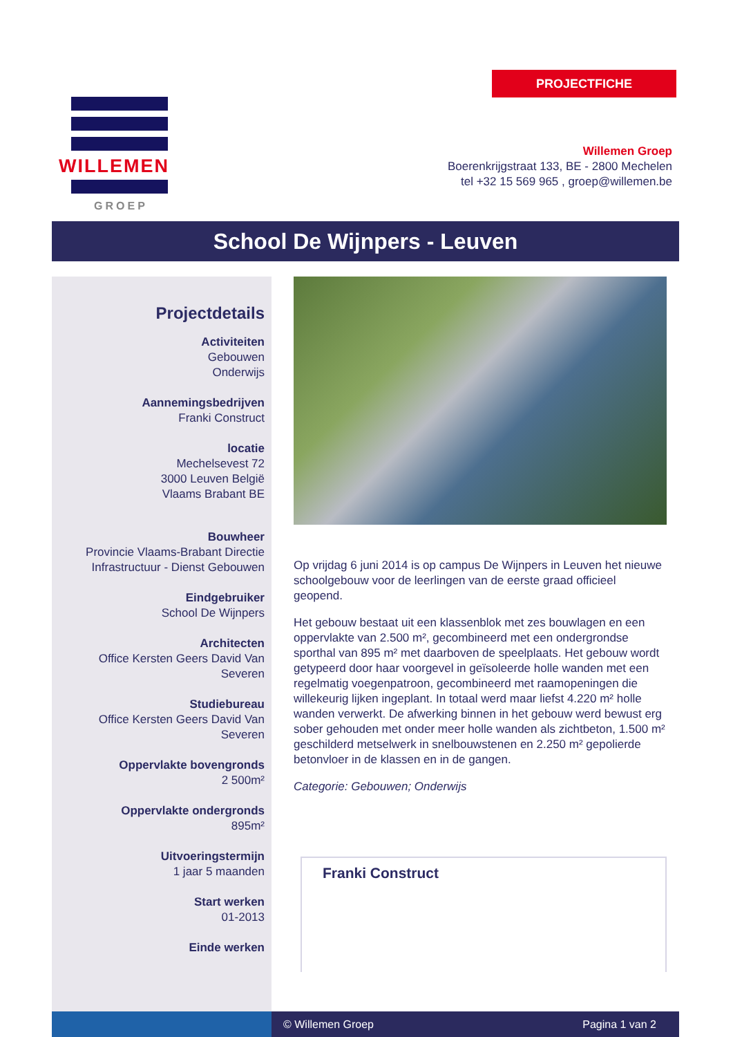PROJECTFICHE
WILLEMEN
GROEP
Willemen Groep
Boerenkrijgstraat 133, BE - 2800 Mechelen
tel +32 15 569 965 , groep@willemen.be
School De Wijnpers - Leuven
Projectdetails
Activiteiten
Gebouwen
Onderwijs
Aannemingsbedrijven
Franki Construct
locatie
Mechelsevest 72
3000 Leuven België
Vlaams Brabant BE
Bouwheer
Provincie Vlaams-Brabant Directie Infrastructuur - Dienst Gebouwen
Eindgebruiker
School De Wijnpers
Architecten
Office Kersten Geers David Van Severen
Studiebureau
Office Kersten Geers David Van Severen
Oppervlakte bovengronds
2 500m²
Oppervlakte ondergronds
895m²
Uitvoeringstermijn
1 jaar 5 maanden
Start werken
01-2013
Einde werken
Op vrijdag 6 juni 2014 is op campus De Wijnpers in Leuven het nieuwe schoolgebouw voor de leerlingen van de eerste graad officieel geopend.
Het gebouw bestaat uit een klassenblok met zes bouwlagen en een oppervlakte van 2.500 m², gecombineerd met een ondergrondse sporthal van 895 m² met daarboven de speelplaats. Het gebouw wordt getypeerd door haar voorgevel in geïsoleerde holle wanden met een regelmatig voegenpatroon, gecombineerd met raamopeningen die willekeurig lijken ingeplant. In totaal werd maar liefst 4.220 m² holle wanden verwerkt. De afwerking binnen in het gebouw werd bewust erg sober gehouden met onder meer holle wanden als zichtbeton, 1.500 m² geschilderd metselwerk in snelbouwstenen en 2.250 m² gepolierde betonvloer in de klassen en in de gangen.
Categorie: Gebouwen; Onderwijs
Franki Construct
© Willemen Groep Pagina 1 van 2